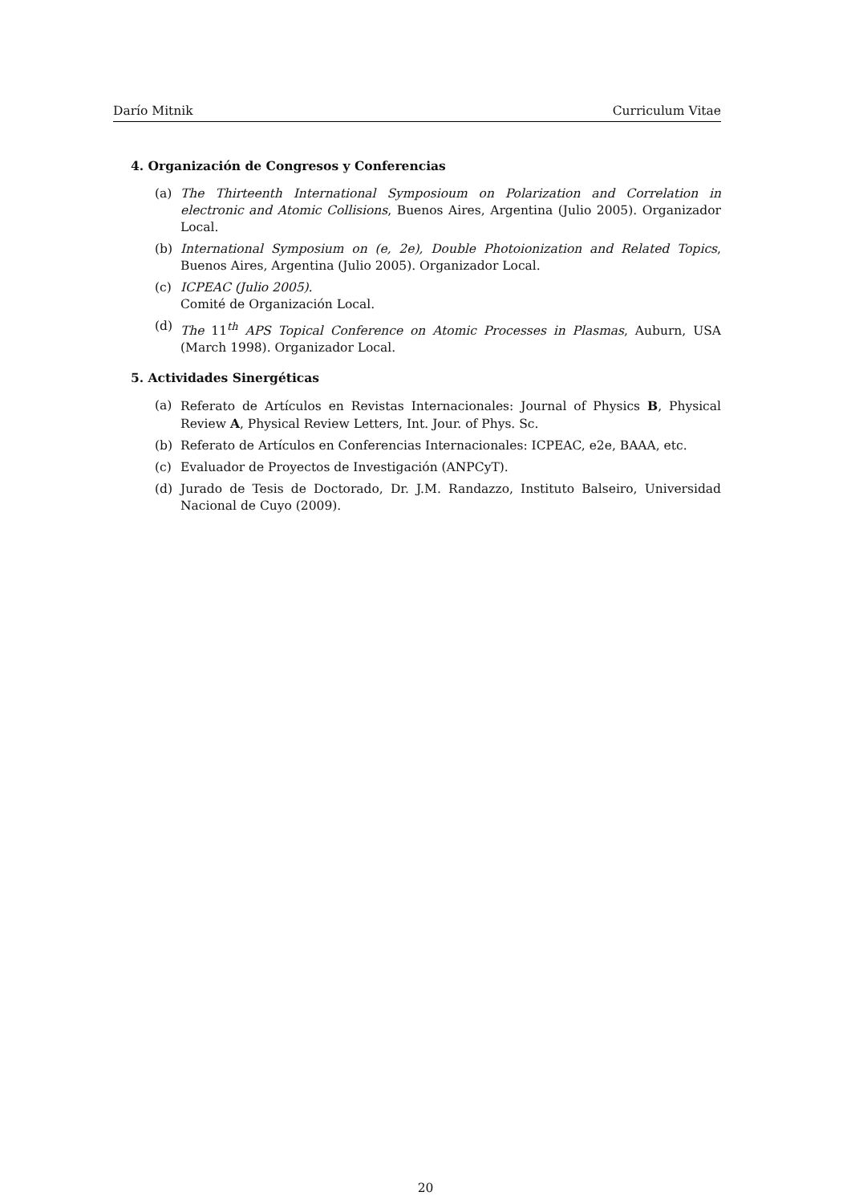Darío Mitnik Curriculum Vitae
4. Organización de Congresos y Conferencias
(a) The Thirteenth International Symposioum on Polarization and Correlation in electronic and Atomic Collisions, Buenos Aires, Argentina (Julio 2005). Organizador Local.
(b) International Symposium on (e, 2e), Double Photoionization and Related Topics, Buenos Aires, Argentina (Julio 2005). Organizador Local.
(c) ICPEAC (Julio 2005).
Comité de Organización Local.
(d) The 11<sup>th</sup> APS Topical Conference on Atomic Processes in Plasmas, Auburn, USA (March 1998). Organizador Local.
5. Actividades Sinergéticas
(a) Referato de Artículos en Revistas Internacionales: Journal of Physics B, Physical Review A, Physical Review Letters, Int. Jour. of Phys. Sc.
(b) Referato de Artículos en Conferencias Internacionales: ICPEAC, e2e, BAAA, etc.
(c) Evaluador de Proyectos de Investigación (ANPCyT).
(d) Jurado de Tesis de Doctorado, Dr. J.M. Randazzo, Instituto Balseiro, Universidad Nacional de Cuyo (2009).
20